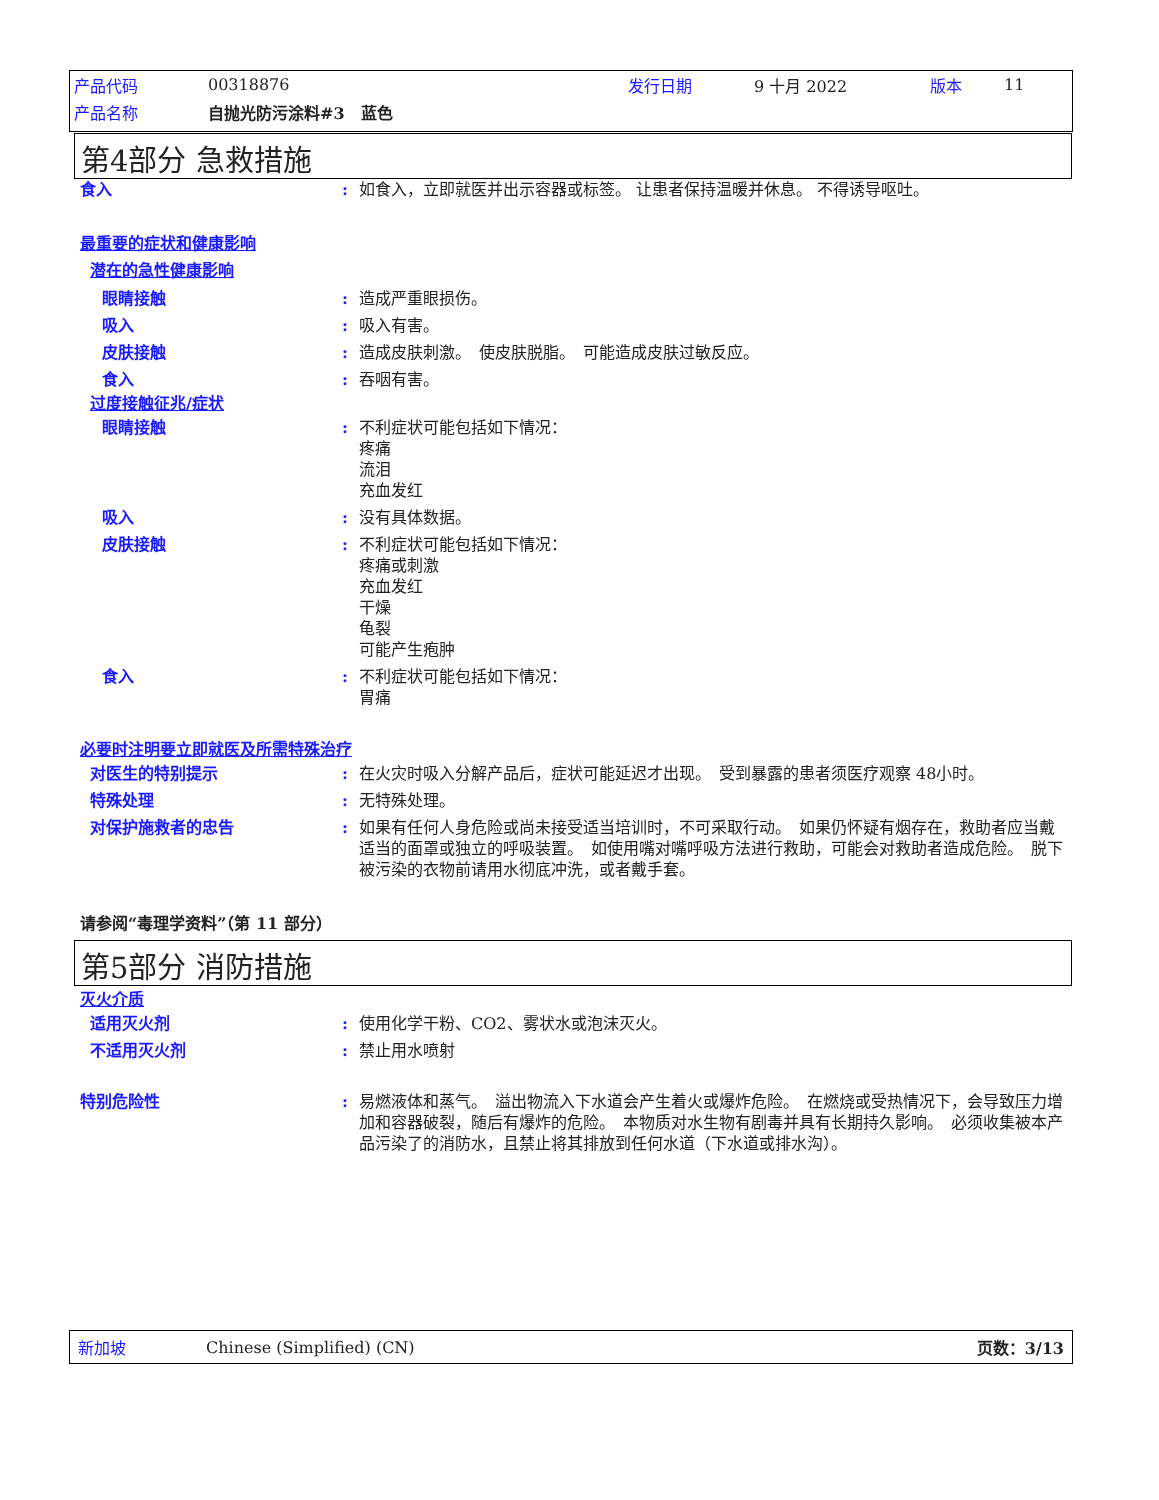产品代码 00318876 发行日期 9 十月 2022 版本 11
产品名称 自抛光防污涂料#3　蓝色
第4部分 急救措施
食入: 如食入，立即就医并出示容器或标签。 让患者保持温暖并休息。 不得诱导呕吐。
最重要的症状和健康影响
潜在的急性健康影响
眼睛接触: 造成严重眼损伤。
吸入: 吸入有害。
皮肤接触: 造成皮肤刺激。　使皮肤脱脂。　可能造成皮肤过敏反应。
食入: 吞咽有害。
过度接触征兆/症状
眼睛接触: 不利症状可能包括如下情况：
疼痛
流泪
充血发红
吸入: 没有具体数据。
皮肤接触: 不利症状可能包括如下情况：
疼痛或刺激
充血发红
干燥
龟裂
可能产生疱肿
食入: 不利症状可能包括如下情况：
胃痛
必要时注明要立即就医及所需特殊治疗
对医生的特别提示: 在火灾时吸入分解产品后，症状可能延迟才出现。　受到暴露的患者须医疗观察 48小时。
特殊处理: 无特殊处理。
对保护施救者的忠告: 如果有任何人身危险或尚未接受适当培训时，不可采取行动。　如果仍怀疑有烟存在，救助者应当戴适当的面罩或独立的呼吸装置。　如使用嘴对嘴呼吸方法进行救助，可能会对救助者造成危险。　脱下被污染的衣物前请用水彻底冲洗，或者戴手套。
请参阅“毒理学资料”（第 11 部分）
第5部分 消防措施
灭火介质
适用灭火剂: 使用化学干粉、CO2、雾状水或泡沫灭火。
不适用灭火剂: 禁止用水喷射
特别危险性: 易燃液体和蒸气。　溢出物流入下水道会产生着火或爆炸危险。　在燃烧或受热情况下，会导致压力增加和容器破裂，随后有爆炸的危险。　本物质对水生物有剧毒并具有长期持久影响。　必须收集被本产品污染了的消防水，且禁止将其排放到任何水道（下水道或排水沟）。
新加坡 Chinese (Simplified) (CN) 页数：3/13